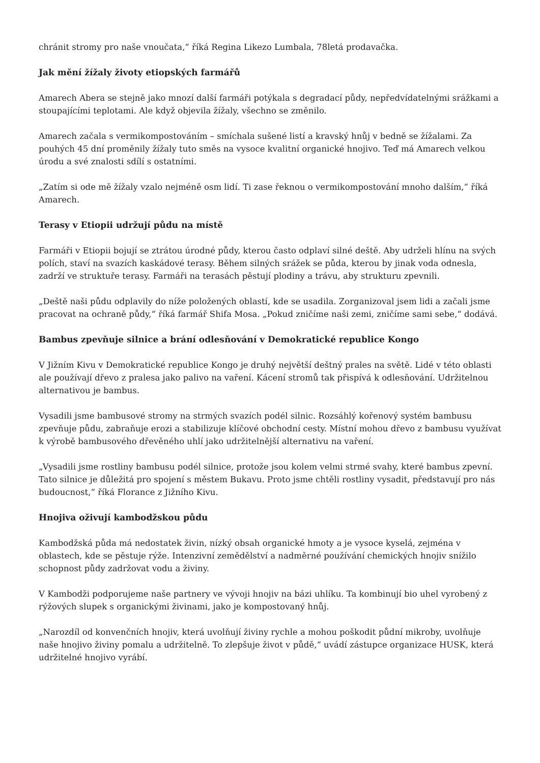chránit stromy pro naše vnoučata,“ říká Regina Likezo Lumbala, 78letá prodavačka.
Jak mění žížaly životy etiopských farmářů
Amarech Abera se stejně jako mnozí další farmáři potýkala s degradací půdy, nepředvídatelnými srážkami a stoupajícími teplotami. Ale když objevila žížaly, všechno se změnilo.
Amarech začala s vermikompostováním – smíchala sušené listí a kravský hnůj v bedně se žížalami. Za pouhých 45 dní proměnily žížaly tuto směs na vysoce kvalitní organické hnojivo. Teď má Amarech velkou úrodu a své znalosti sdílí s ostatními.
„Zatím si ode mě žížaly vzalo nejméně osm lidí. Ti zase řeknou o vermikompostování mnoho dalším,“ říká Amarech.
Terasy v Etiopii udržují půdu na místě
Farmáři v Etiopii bojují se ztrátou úrodné půdy, kterou často odplaví silné deště. Aby udrželi hlínu na svých polích, staví na svazích kaskádové terasy. Během silných srážek se půda, kterou by jinak voda odnesla, zadrží ve struktuře terasy. Farmáři na terasách pěstují plodiny a trávu, aby strukturu zpevnili.
„Deště naši půdu odplavily do níže položených oblastí, kde se usadila. Zorganizoval jsem lidi a začali jsme pracovat na ochraně půdy,“ říká farmář Shifa Mosa. „Pokud zničíme naši zemi, zničíme sami sebe,“ dodává.
Bambus zpevňuje silnice a brání odlesňování v Demokratické republice Kongo
V Jižním Kivu v Demokratické republice Kongo je druhý největší deštný prales na světě. Lidé v této oblasti ale používají dřevo z pralesa jako palivo na vaření. Kácení stromů tak přispívá k odlesňování. Udržitelnou alternativou je bambus.
Vysadili jsme bambusové stromy na strmých svazích podél silnic. Rozsáhlý kořenový systém bambusu zpevňuje půdu, zabraňuje erozi a stabilizuje klíčové obchodní cesty. Místní mohou dřevo z bambusu využívat k výrobě bambusového dřevěného uhlí jako udržitelnější alternativu na vaření.
„Vysadili jsme rostliny bambusu podél silnice, protože jsou kolem velmi strmé svahy, které bambus zpevní. Tato silnice je důležitá pro spojení s městem Bukavu. Proto jsme chtěli rostliny vysadit, představují pro nás budoucnost,“ říká Florance z Jižního Kivu.
Hnojiva oživují kambodžskou půdu
Kambodžská půda má nedostatek živin, nízký obsah organické hmoty a je vysoce kyselá, zejména v oblastech, kde se pěstuje rýže. Intenzivní zemědělství a nadměrné používání chemických hnojiv snížilo schopnost půdy zadržovat vodu a živiny.
V Kambodži podporujeme naše partnery ve vývoji hnojiv na bázi uhlíku. Ta kombinují bio uhel vyrobený z rýžových slupek s organickými živinami, jako je kompostovaný hnůj.
„Narozdíl od konvenčních hnojiv, která uvolňují živiny rychle a mohou poškodit půdní mikroby, uvolňuje naše hnojivo živiny pomalu a udržitelně. To zlepšuje život v půdě,“ uvádí zástupce organizace HUSK, která udržitelné hnojivo vyrábí.